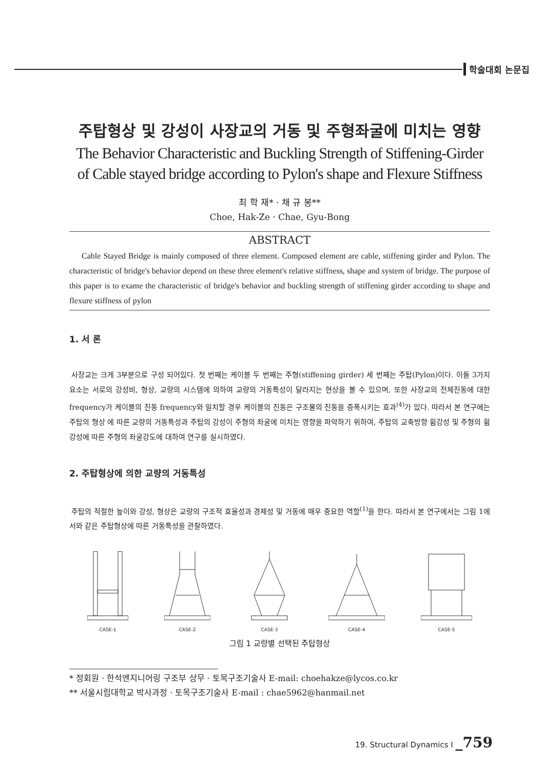학술대회 논문집
주탑형상 및 강성이 사장교의 거동 및 주형좌굴에 미치는 영향
The Behavior Characteristic and Buckling Strength of Stiffening-Girder of Cable stayed bridge according to Pylon's shape and Flexure Stiffness
최 학 재* · 채 규 봉**
Choe, Hak-Ze · Chae, Gyu-Bong
ABSTRACT
Cable Stayed Bridge is mainly composed of three element. Composed element are cable, stiffening girder and Pylon. The characteristic of bridge's behavior depend on these three element's relative stiffness, shape and system of bridge. The purpose of this paper is to exame the characteristic of bridge's behavior and buckling strength of stiffening girder according to shape and flexure stiffness of pylon
1. 서 론
사장교는 크게 3부분으로 구성 되어있다. 첫 번째는 케이블 두 번째는 주형(stiffening girder) 세 번째는 주탑(Pylon)이다. 이들 3가지 요소는 서로의 강성비, 형상, 교량의 시스템에 의하여 교량의 거동특성이 달라지는 현상을 볼 수 있으며, 또한 사장교의 전체진동에 대한 frequency가 케이블의 진동 frequency와 일치할 경우 케이블의 진동은 구조물의 진동을 증폭시키는 효과<sup>(4)</sup>가 있다. 따라서 본 연구에는 주탑의 형상 에 따른 교량의 거동특성과 주탑의 강성이 주형의 좌굴에 미치는 영향을 파악하기 위하여, 주탑의 교축방향 휨강성 및 주형의 휨강성에 따른 주형의 좌굴강도에 대하여 연구를 실시하였다.
2. 주탑형상에 의한 교량의 거동특성
주탑의 적절한 높이와 강성, 형상은 교량의 구조적 효율성과 경제성 및 거동에 매우 중요한 역할<sup>(1)</sup>을 한다. 따라서 본 연구에서는 그림 1에서와 같은 주탑형상에 따른 거동특성을 관찰하였다.
CASE-1
CASE-2
CASE-3
CASE-4
CASE-5
그림 1 교량별 선택된 주탑형상
* 정회원 · 한석엔지니어링 구조부 상무 · 토목구조기술사 E-mail: choehakze@lycos.co.kr
** 서울시립대학교 박사과정 · 토목구조기술사 E-mail : chae5962@hanmail.net
19. Structural Dynamics I _759